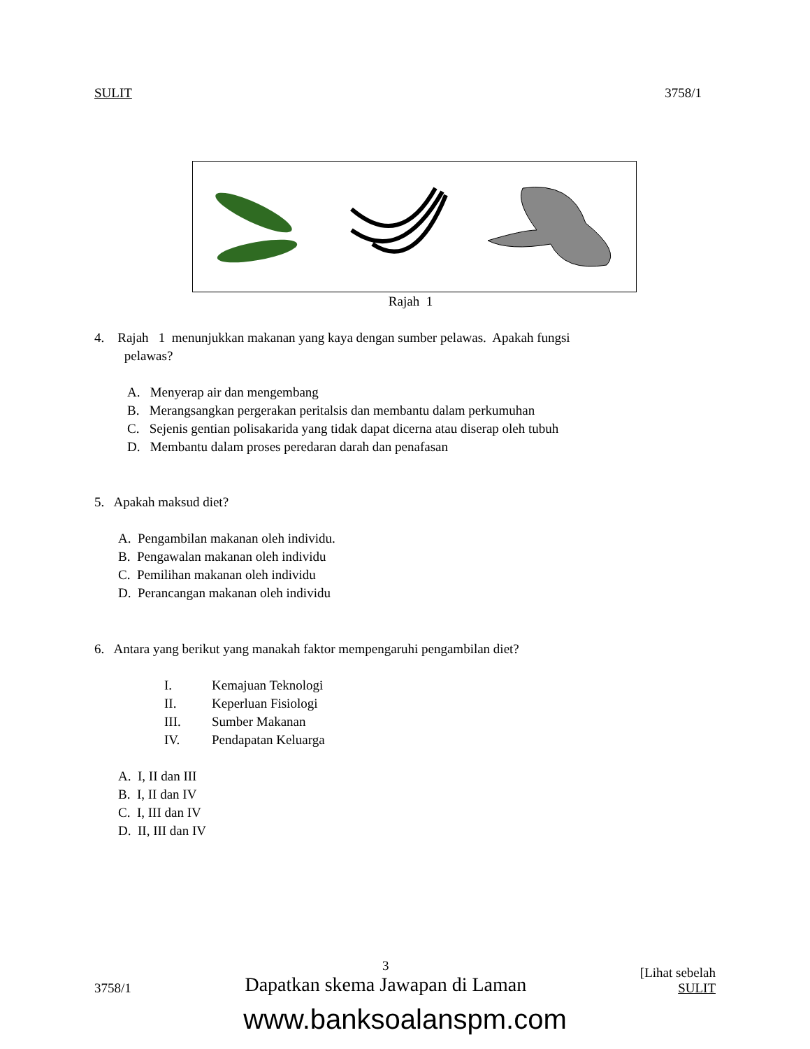SULIT 3758/1
Rajah 1
4. Rajah 1 menunjukkan makanan yang kaya dengan sumber pelawas. Apakah fungsi
pelawas?
A. Menyerap air dan mengembang
B. Merangsangkan pergerakan peritalsis dan membantu dalam perkumuhan
C. Sejenis gentian polisakarida yang tidak dapat dicerna atau diserap oleh tubuh
D. Membantu dalam proses peredaran darah dan penafasan
5. Apakah maksud diet?
A. Pengambilan makanan oleh individu.
B. Pengawalan makanan oleh individu
C. Pemilihan makanan oleh individu
D. Perancangan makanan oleh individu
6. Antara yang berikut yang manakah faktor mempengaruhi pengambilan diet?
I. Kemajuan Teknologi II. Keperluan Fisiologi III. Sumber Makanan IV. Pendapatan Keluarga
A. I, II dan III
B. I, II dan IV
C. I, III dan IV
D. II, III dan IV
3758/1 3
Dapatkan skema Jawapan di Laman [Lihat sebelah
SULIT
www.banksoalanspm.com